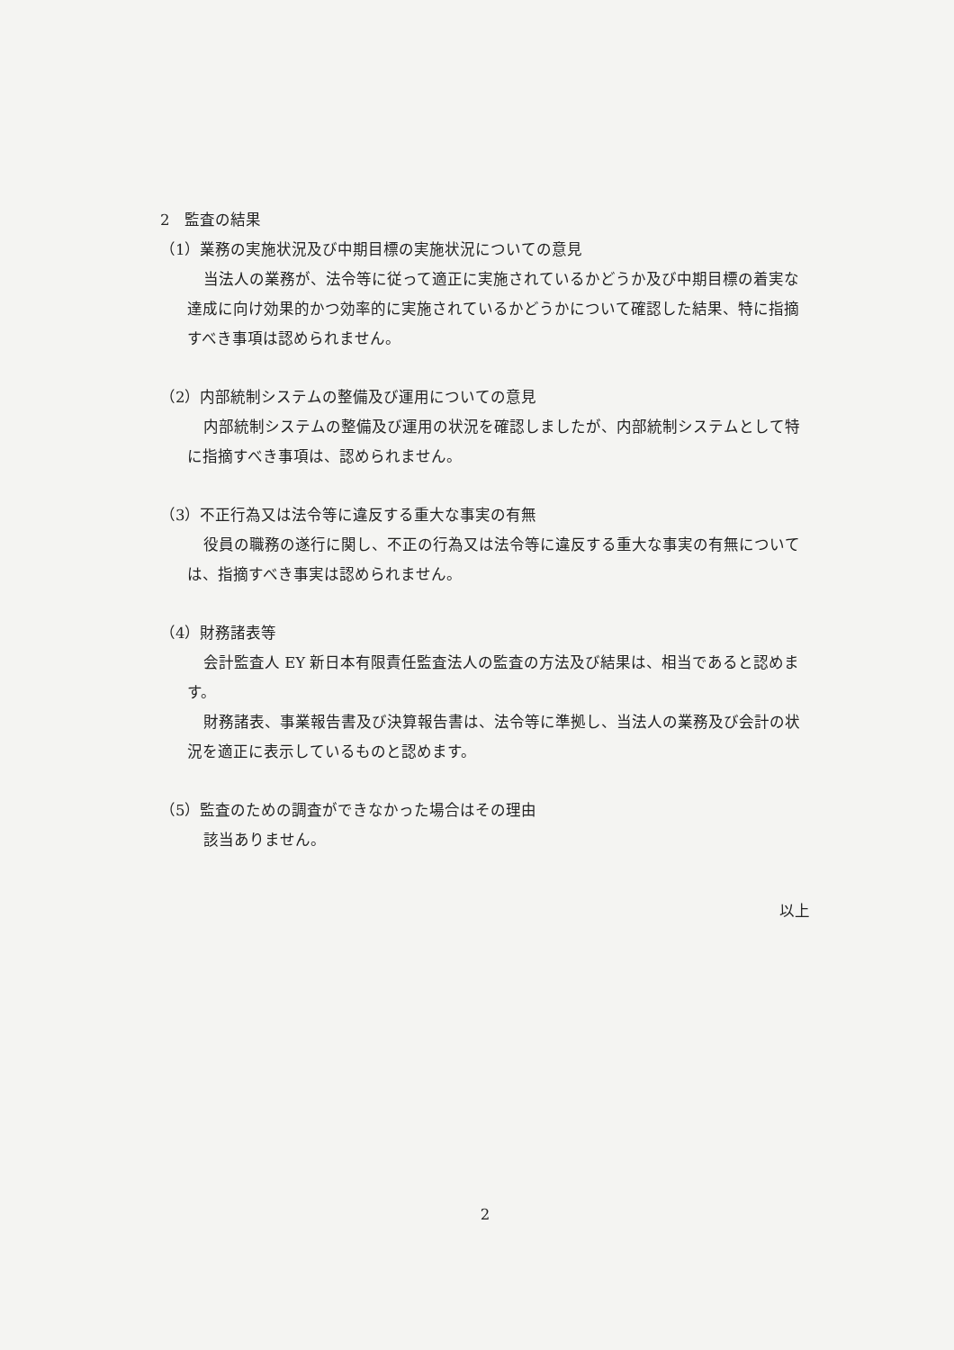2　監査の結果
（1）業務の実施状況及び中期目標の実施状況についての意見
当法人の業務が、法令等に従って適正に実施されているかどうか及び中期目標の着実な達成に向け効果的かつ効率的に実施されているかどうかについて確認した結果、特に指摘すべき事項は認められません。
（2）内部統制システムの整備及び運用についての意見
内部統制システムの整備及び運用の状況を確認しましたが、内部統制システムとして特に指摘すべき事項は、認められません。
（3）不正行為又は法令等に違反する重大な事実の有無
役員の職務の遂行に関し、不正の行為又は法令等に違反する重大な事実の有無については、指摘すべき事実は認められません。
（4）財務諸表等
会計監査人 EY 新日本有限責任監査法人の監査の方法及び結果は、相当であると認めます。
財務諸表、事業報告書及び決算報告書は、法令等に準拠し、当法人の業務及び会計の状況を適正に表示しているものと認めます。
（5）監査のための調査ができなかった場合はその理由
該当ありません。
以上
2